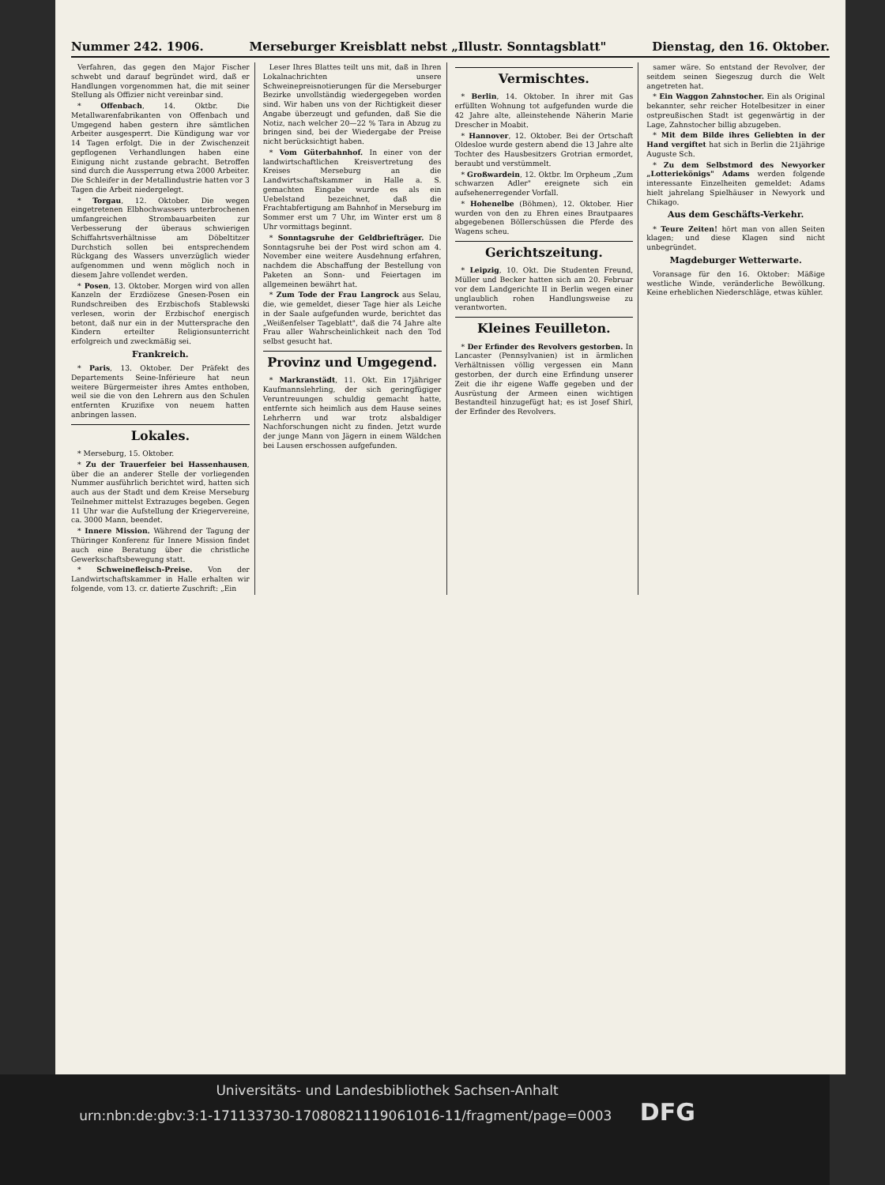Nummer 242. 1906. Merseburger Kreisblatt nebst „Illustr. Sonntagsblatt" Dienstag, den 16. Oktober.
Verfahren, das gegen den Major Fischer schwebt und darauf begründet wird, daß er Handlungen vorgenommen hat, die mit seiner Stellung als Offizier nicht vereinbar sind.
* Offenbach, 14. Oktbr. Die Metallwarenfabrikanten von Offenbach und Umgegend haben gestern ihre sämtlichen Arbeiter ausgesperrt. Die Kündigung war vor 14 Tagen erfolgt. Die in der Zwischenzeit gepflogenen Verhandlungen haben eine Einigung nicht zustande gebracht. Betroffen sind durch die Aussperrung etwa 2000 Arbeiter. Die Schleifer in der Metallindustrie hatten vor 3 Tagen die Arbeit niedergelegt.
* Torgau, 12. Oktober. Die wegen eingetretenen Elbhochwassers unterbrochenen umfangreichen Strombauarbeiten zur Verbesserung der überaus schwierigen Schiffahrtsverhältnisse am Döbeltitzer Durchstich sollen bei entsprechendem Rückgang des Wassers unverzüglich wieder aufgenommen und wenn möglich noch in diesem Jahre vollendet werden.
* Posen, 13. Oktober. Morgen wird von allen Kanzeln der Erzdiözese Gnesen-Posen ein Rundschreiben des Erzbischofs Stablewski verlesen, worin der Erzbischof energisch betont, daß nur ein in der Muttersprache den Kindern erteilter Religionsunterricht erfolgreich und zweckmäßig sei.
Frankreich.
* Paris, 13. Oktober. Der Präfekt des Departements Seine-Inférieure hat neun weitere Bürgermeister ihres Amtes enthoben, weil sie die von den Lehrern aus den Schulen entfernten Kruzifixe von neuem hatten anbringen lassen.
Lokales.
* Merseburg, 15. Oktober.
* Zu der Trauerfeier bei Hassenhausen, über die an anderer Stelle der vorliegenden Nummer ausführlich berichtet wird, hatten sich auch aus der Stadt und dem Kreise Merseburg Teilnehmer mittelst Extrazuges begeben. Gegen 11 Uhr war die Aufstellung der Kriegervereine, ca. 3000 Mann, beendet.
* Innere Mission. Während der Tagung der Thüringer Konferenz für Innere Mission findet auch eine Beratung über die christliche Gewerkschaftsbewegung statt.
* Schweinefleisch-Preise. Von der Landwirtschaftskammer in Halle erhalten wir folgende, vom 13. cr. datierte Zuschrift: „Ein
Leser Ihres Blattes teilt uns mit, daß in Ihren Lokalnachrichten unsere Schweinepreisnotierungen für die Merseburger Bezirke unvollständig wiedergegeben worden sind. Wir haben uns von der Richtigkeit dieser Angabe überzeugt und gefunden, daß Sie die Notiz, nach welcher 20—22 % Tara in Abzug zu bringen sind, bei der Wiedergabe der Preise nicht berücksichtigt haben.
* Vom Güterbahnhof. In einer von der landwirtschaftlichen Kreisvertretung des Kreises Merseburg an die Landwirtschaftskammer in Halle a. S. gemachten Eingabe wurde es als ein Uebelstand bezeichnet, daß die Frachtabfertigung am Bahnhof in Merseburg im Sommer erst um 7 Uhr, im Winter erst um 8 Uhr vormittags beginnt.
* Sonntagsruhe der Geldbriefträger. Die Sonntagsruhe bei der Post wird schon am 4. November eine weitere Ausdehnung erfahren, nachdem die Abschaffung der Bestellung von Paketen an Sonn- und Feiertagen im allgemeinen bewährt hat.
* Zum Tode der Frau Langrock aus Selau, die, wie gemeldet, dieser Tage hier als Leiche in der Saale aufgefunden wurde, berichtet das „Weißenfelser Tageblatt", daß die 74 Jahre alte Frau aller Wahrscheinlichkeit nach den Tod selbst gesucht hat.
Provinz und Umgegend.
* Markranstädt, 11. Okt. Ein 17jähriger Kaufmannslehrling, der sich geringfügiger Veruntreuungen schuldig gemacht hatte, entfernte sich heimlich aus dem Hause seines Lehrherrn und war trotz alsbaldiger Nachforschungen nicht zu finden. Jetzt wurde der junge Mann von Jägern in einem Wäldchen bei Lausen erschossen aufgefunden.
Vermischtes.
* Berlin, 14. Oktober. In ihrer mit Gas erfüllten Wohnung tot aufgefunden wurde die 42 Jahre alte, alleinstehende Näherin Marie Drescher in Moabit.
* Hannover, 12. Oktober. Bei der Ortschaft Oldesloe wurde gestern abend die 13 Jahre alte Tochter des Hausbesitzers Grotrian ermordet, beraubt und verstümmelt.
* Großwardein, 12. Oktbr. Im Orpheum „Zum schwarzen Adler" ereignete sich ein aufsehenerregender Vorfall.
* Hohenelbe (Böhmen), 12. Oktober. Hier wurden von den zu Ehren eines Brautpaares abgegebenen Böllerschüssen die Pferde des Wagens scheu.
Gerichtszeitung.
* Leipzig, 10. Okt. Die Studenten Freund, Müller und Becker hatten sich am 20. Februar vor dem Landgerichte II in Berlin wegen einer unglaublich rohen Handlungsweise zu verantworten.
Kleines Feuilleton.
* Der Erfinder des Revolvers gestorben. In Lancaster (Pennsylvanien) ist in ärmlichen Verhältnissen völlig vergessen ein Mann gestorben, der durch eine Erfindung unserer Zeit die ihr eigene Waffe gegeben und der Ausrüstung der Armeen einen wichtigen Bestandteil hinzugefügt hat; es ist Josef Shirl, der Erfinder des Revolvers.
samer wäre. So entstand der Revolver, der seitdem seinen Siegeszug durch die Welt angetreten hat.
* Ein Waggon Zahnstocher. Ein als Original bekannter, sehr reicher Hotelbesitzer in einer ostpreußischen Stadt ist gegenwärtig in der Lage, Zahnstocher billig abzugeben.
* Mit dem Bilde ihres Geliebten in der Hand vergiftet hat sich in Berlin die 21jährige Auguste Sch.
* Zu dem Selbstmord des Newyorker „Lotteriekönigs" Adams werden folgende interessante Einzelheiten gemeldet: Adams hielt jahrelang Spielhäuser in Newyork und Chikago.
Aus dem Geschäfts-Verkehr.
* Teure Zeiten! hört man von allen Seiten klagen; und diese Klagen sind nicht unbegründet.
Magdeburger Wetterwarte.
Voransage für den 16. Oktober: Mäßige westliche Winde, veränderliche Bewölkung. Keine erheblichen Niederschläge, etwas kühler.
Universitäts- und Landesbibliothek Sachsen-Anhalt
urn:nbn:de:gbv:3:1-171133730-17080821119061016-11/fragment/page=0003 DFG